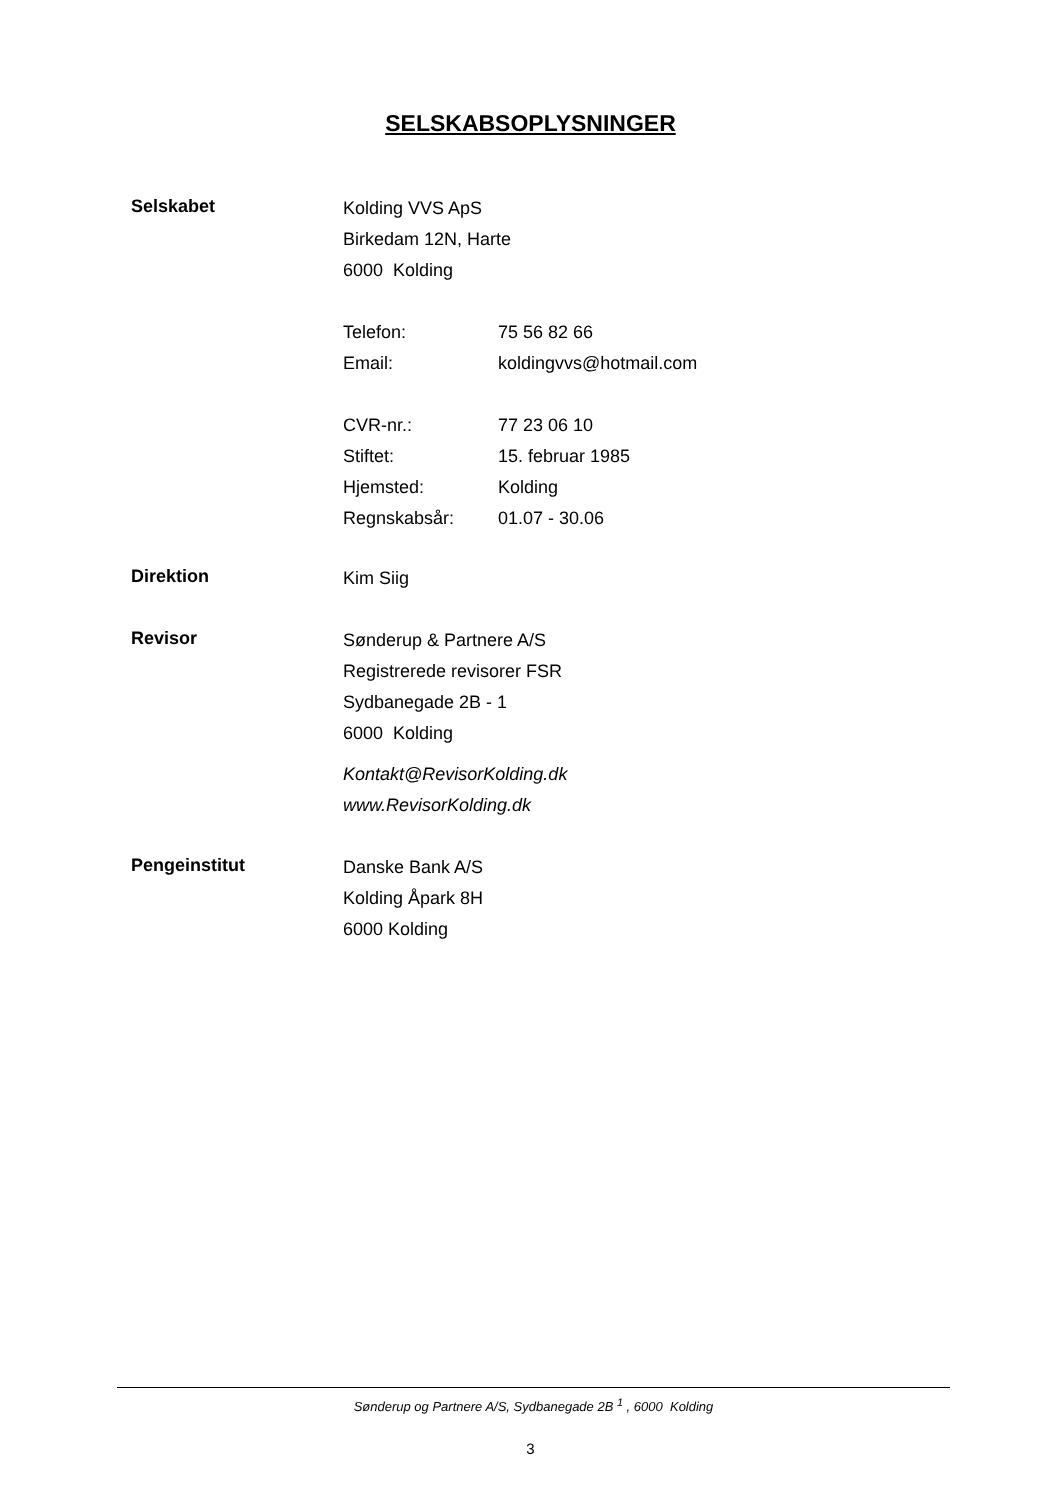SELSKABSOPLYSNINGER
Selskabet
Kolding VVS ApS
Birkedam 12N, Harte
6000 Kolding
Telefon: 75 56 82 66
Email: koldingvvs@hotmail.com
CVR-nr.: 77 23 06 10
Stiftet: 15. februar 1985
Hjemsted: Kolding
Regnskabsår: 01.07 - 30.06
Direktion
Kim Siig
Revisor
Sønderup & Partnere A/S
Registrerede revisorer FSR
Sydbanegade 2B - 1
6000 Kolding
Kontakt@RevisorKolding.dk
www.RevisorKolding.dk
Pengeinstitut
Danske Bank A/S
Kolding Åpark 8H
6000 Kolding
Sønderup og Partnere A/S, Sydbanegade 2B <sup>1</sup> , 6000 Kolding
3